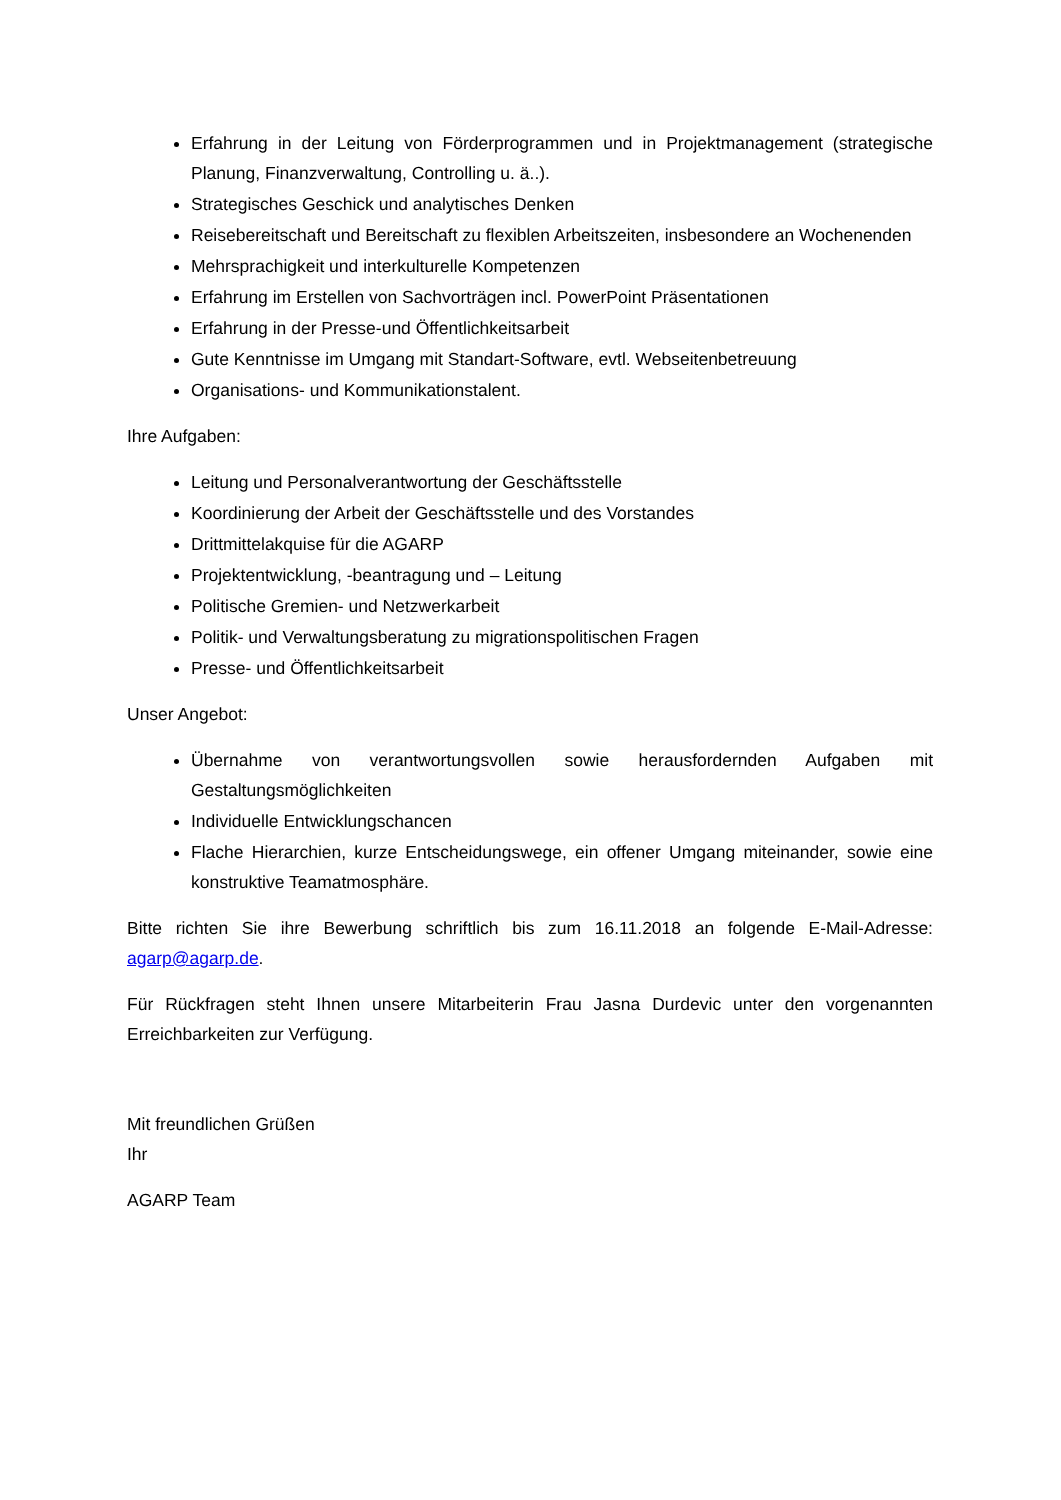Erfahrung in der Leitung von Förderprogrammen und in Projektmanagement (strategische Planung, Finanzverwaltung, Controlling u. ä..).
Strategisches Geschick und analytisches Denken
Reisebereitschaft und Bereitschaft zu flexiblen Arbeitszeiten, insbesondere an Wochenenden
Mehrsprachigkeit und interkulturelle Kompetenzen
Erfahrung im Erstellen von Sachvorträgen incl. PowerPoint Präsentationen
Erfahrung in der Presse-und Öffentlichkeitsarbeit
Gute Kenntnisse im Umgang mit Standart-Software, evtl. Webseitenbetreuung
Organisations- und Kommunikationstalent.
Ihre Aufgaben:
Leitung und Personalverantwortung der Geschäftsstelle
Koordinierung der Arbeit der Geschäftsstelle und des Vorstandes
Drittmittelakquise für die AGARP
Projektentwicklung, -beantragung und – Leitung
Politische Gremien- und Netzwerkarbeit
Politik- und Verwaltungsberatung zu migrationspolitischen Fragen
Presse- und Öffentlichkeitsarbeit
Unser Angebot:
Übernahme von verantwortungsvollen sowie herausfordernden Aufgaben mit Gestaltungsmöglichkeiten
Individuelle Entwicklungschancen
Flache Hierarchien, kurze Entscheidungswege, ein offener Umgang miteinander, sowie eine konstruktive Teamatmosphäre.
Bitte richten Sie ihre Bewerbung schriftlich bis zum 16.11.2018 an folgende E-Mail-Adresse: agarp@agarp.de.
Für Rückfragen steht Ihnen unsere Mitarbeiterin Frau Jasna Durdevic unter den vorgenannten Erreichbarkeiten zur Verfügung.
Mit freundlichen Grüßen
Ihr
AGARP Team